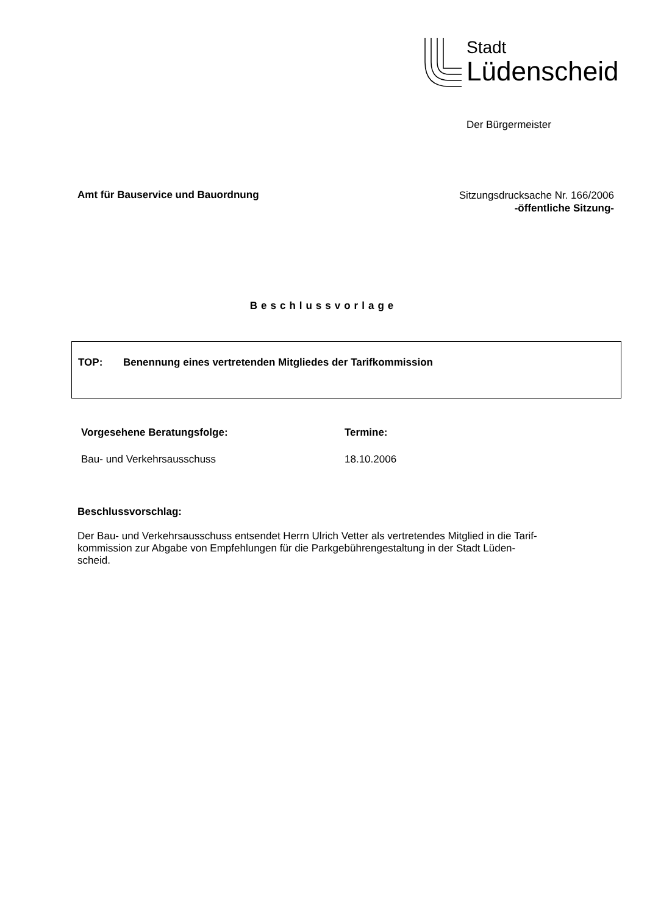Stadt
Lüdenscheid
Der Bürgermeister
Amt für Bauservice und Bauordnung
Sitzungsdrucksache Nr. 166/2006
-öffentliche Sitzung-
Beschlussvorlage
TOP: Benennung eines vertretenden Mitgliedes der Tarifkommission
Vorgesehene Beratungsfolge: Termine:
Bau- und Verkehrsausschuss 18.10.2006
Beschlussvorschlag:
Der Bau- und Verkehrsausschuss entsendet Herrn Ulrich Vetter als vertretendes Mitglied in die Tarif-
kommission zur Abgabe von Empfehlungen für die Parkgebührengestaltung in der Stadt Lüden-
scheid.